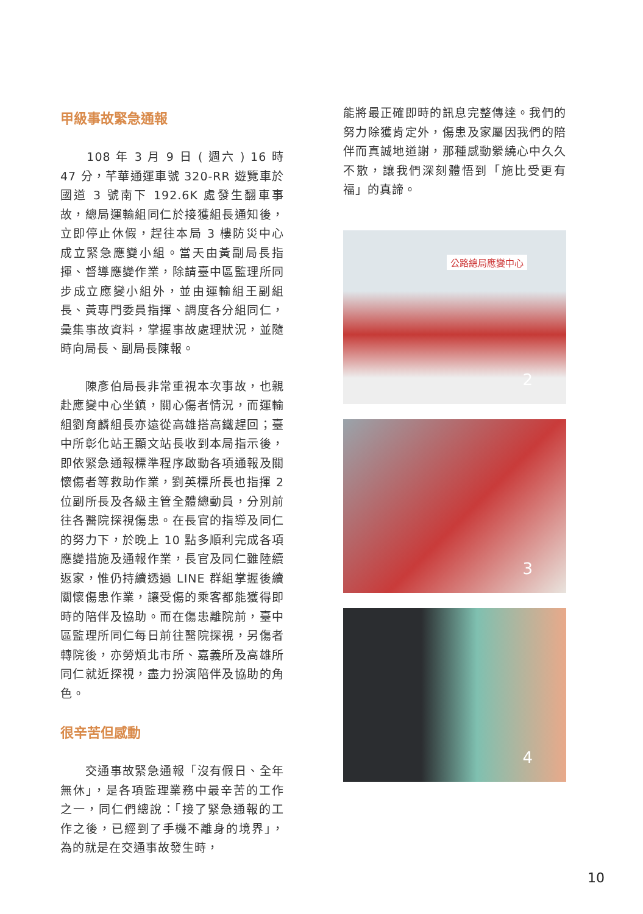甲級事故緊急通報
　　108 年 3 月 9 日 ( 週六 ) 16 時 47 分，芊華通運車號 320-RR 遊覽車於國道 3 號南下 192.6K 處發生翻車事故，總局運輸組同仁於接獲組長通知後，立即停止休假，趕往本局 3 樓防災中心成立緊急應變小組。當天由黃副局長指揮、督導應變作業，除請臺中區監理所同步成立應變小組外，並由運輸組王副組長、黃專門委員指揮、調度各分組同仁，彙集事故資料，掌握事故處理狀況，並隨時向局長、副局長陳報。
　　陳彥伯局長非常重視本次事故，也親赴應變中心坐鎮，關心傷者情況，而運輸組劉育麟組長亦遠從高雄搭高鐵趕回；臺中所彰化站王顯文站長收到本局指示後，即依緊急通報標準程序啟動各項通報及關懷傷者等救助作業，劉英標所長也指揮 2 位副所長及各級主管全體總動員，分別前往各醫院探視傷患。在長官的指導及同仁的努力下，於晚上 10 點多順利完成各項應變措施及通報作業，長官及同仁雖陸續返家，惟仍持續透過 LINE 群組掌握後續關懷傷患作業，讓受傷的乘客都能獲得即時的陪伴及協助。而在傷患離院前，臺中區監理所同仁每日前往醫院探視，另傷者轉院後，亦勞煩北市所、嘉義所及高雄所同仁就近探視，盡力扮演陪伴及協助的角色。
很辛苦但感動
　　交通事故緊急通報「沒有假日、全年無休」，是各項監理業務中最辛苦的工作之一，同仁們總說：「接了緊急通報的工作之後，已經到了手機不離身的境界」，為的就是在交通事故發生時，
能將最正確即時的訊息完整傳達。我們的努力除獲肯定外，傷患及家屬因我們的陪伴而真誠地道謝，那種感動縈繞心中久久不散，讓我們深刻體悟到「施比受更有福」的真諦。
公路總局應變中心
2
3
4
10